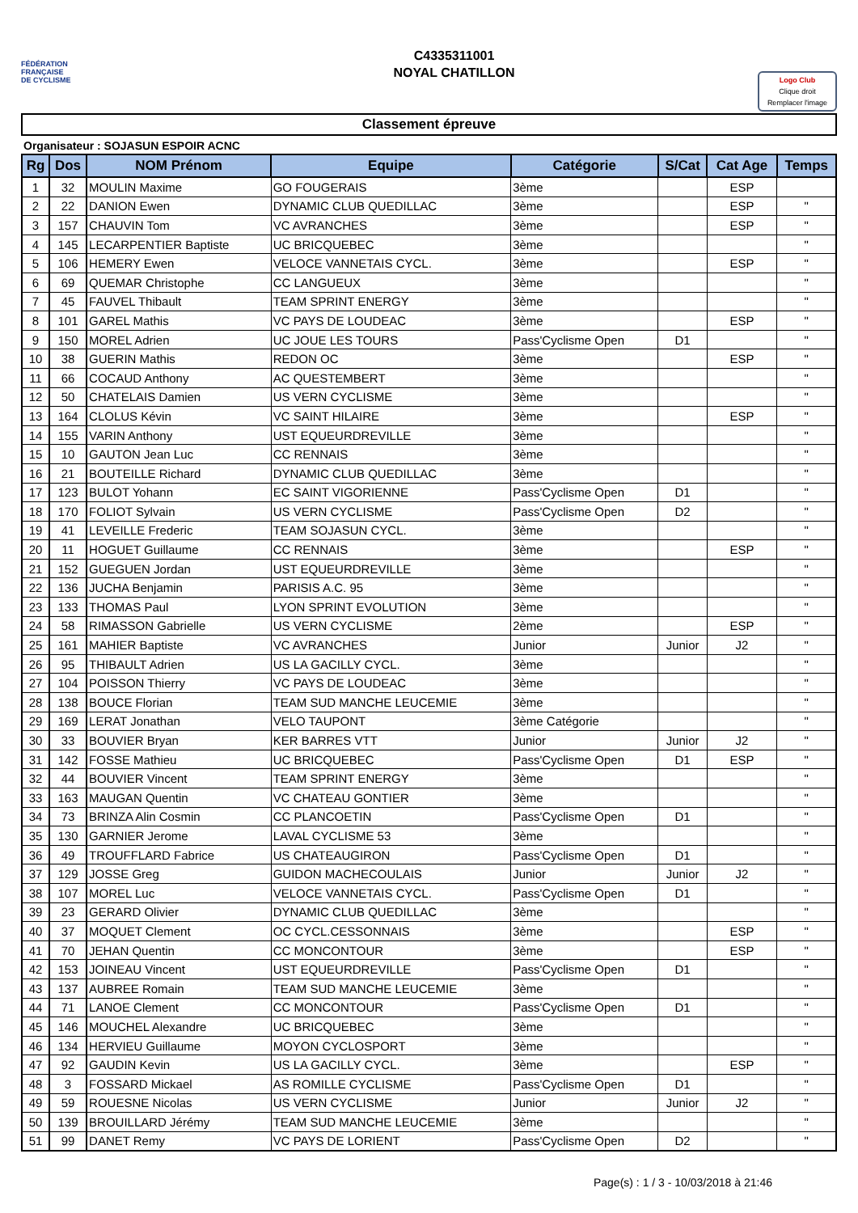FÉDÉRATION
FRANÇAISE
DE CYCLISME
C4335311001
NOYAL CHATILLON
Logo Club
Clique droit
Remplacer l'image
Classement épreuve
Organisateur : SOJASUN ESPOIR ACNC
| Rg | Dos | NOM Prénom | Equipe | Catégorie | S/Cat | Cat Age | Temps |
| --- | --- | --- | --- | --- | --- | --- | --- |
| 1 | 32 | MOULIN Maxime | GO FOUGERAIS | 3ème | | ESP | |
| 2 | 22 | DANION Ewen | DYNAMIC CLUB QUEDILLAC | 3ème | | ESP | " |
| 3 | 157 | CHAUVIN Tom | VC AVRANCHES | 3ème | | ESP | " |
| 4 | 145 | LECARPENTIER Baptiste | UC BRICQUEBEC | 3ème | | | " |
| 5 | 106 | HEMERY Ewen | VELOCE VANNETAIS CYCL. | 3ème | | ESP | " |
| 6 | 69 | QUEMAR Christophe | CC LANGUEUX | 3ème | | | " |
| 7 | 45 | FAUVEL Thibault | TEAM SPRINT ENERGY | 3ème | | | " |
| 8 | 101 | GAREL Mathis | VC PAYS DE LOUDEAC | 3ème | | ESP | " |
| 9 | 150 | MOREL Adrien | UC JOUE LES TOURS | Pass'Cyclisme Open | D1 | | " |
| 10 | 38 | GUERIN Mathis | REDON OC | 3ème | | ESP | " |
| 11 | 66 | COCAUD Anthony | AC QUESTEMBERT | 3ème | | | " |
| 12 | 50 | CHATELAIS Damien | US VERN CYCLISME | 3ème | | | " |
| 13 | 164 | CLOLUS Kévin | VC SAINT HILAIRE | 3ème | | ESP | " |
| 14 | 155 | VARIN Anthony | UST EQUEURDREVILLE | 3ème | | | " |
| 15 | 10 | GAUTON Jean Luc | CC RENNAIS | 3ème | | | " |
| 16 | 21 | BOUTEILLE Richard | DYNAMIC CLUB QUEDILLAC | 3ème | | | " |
| 17 | 123 | BULOT Yohann | EC SAINT VIGORIENNE | Pass'Cyclisme Open | D1 | | " |
| 18 | 170 | FOLIOT Sylvain | US VERN CYCLISME | Pass'Cyclisme Open | D2 | | " |
| 19 | 41 | LEVEILLE Frederic | TEAM SOJASUN CYCL. | 3ème | | | " |
| 20 | 11 | HOGUET Guillaume | CC RENNAIS | 3ème | | ESP | " |
| 21 | 152 | GUEGUEN Jordan | UST EQUEURDREVILLE | 3ème | | | " |
| 22 | 136 | JUCHA Benjamin | PARISIS A.C. 95 | 3ème | | | " |
| 23 | 133 | THOMAS Paul | LYON SPRINT EVOLUTION | 3ème | | | " |
| 24 | 58 | RIMASSON Gabrielle | US VERN CYCLISME | 2ème | | ESP | " |
| 25 | 161 | MAHIER Baptiste | VC AVRANCHES | Junior | Junior | J2 | " |
| 26 | 95 | THIBAULT Adrien | US LA GACILLY CYCL. | 3ème | | | " |
| 27 | 104 | POISSON Thierry | VC PAYS DE LOUDEAC | 3ème | | | " |
| 28 | 138 | BOUCE Florian | TEAM SUD MANCHE LEUCEMIE | 3ème | | | " |
| 29 | 169 | LERAT Jonathan | VELO TAUPONT | 3ème Catégorie | | | " |
| 30 | 33 | BOUVIER Bryan | KER BARRES VTT | Junior | Junior | J2 | " |
| 31 | 142 | FOSSE Mathieu | UC BRICQUEBEC | Pass'Cyclisme Open | D1 | ESP | " |
| 32 | 44 | BOUVIER Vincent | TEAM SPRINT ENERGY | 3ème | | | " |
| 33 | 163 | MAUGAN Quentin | VC CHATEAU GONTIER | 3ème | | | " |
| 34 | 73 | BRINZA Alin Cosmin | CC PLANCOETIN | Pass'Cyclisme Open | D1 | | " |
| 35 | 130 | GARNIER Jerome | LAVAL CYCLISME 53 | 3ème | | | " |
| 36 | 49 | TROUFFLARD Fabrice | US CHATEAUGIRON | Pass'Cyclisme Open | D1 | | " |
| 37 | 129 | JOSSE Greg | GUIDON MACHECOULAIS | Junior | Junior | J2 | " |
| 38 | 107 | MOREL Luc | VELOCE VANNETAIS CYCL. | Pass'Cyclisme Open | D1 | | " |
| 39 | 23 | GERARD Olivier | DYNAMIC CLUB QUEDILLAC | 3ème | | | " |
| 40 | 37 | MOQUET Clement | OC CYCL.CESSONNAIS | 3ème | | ESP | " |
| 41 | 70 | JEHAN Quentin | CC MONCONTOUR | 3ème | | ESP | " |
| 42 | 153 | JOINEAU Vincent | UST EQUEURDREVILLE | Pass'Cyclisme Open | D1 | | " |
| 43 | 137 | AUBREE Romain | TEAM SUD MANCHE LEUCEMIE | 3ème | | | " |
| 44 | 71 | LANOE Clement | CC MONCONTOUR | Pass'Cyclisme Open | D1 | | " |
| 45 | 146 | MOUCHEL Alexandre | UC BRICQUEBEC | 3ème | | | " |
| 46 | 134 | HERVIEU Guillaume | MOYON CYCLOSPORT | 3ème | | | " |
| 47 | 92 | GAUDIN Kevin | US LA GACILLY CYCL. | 3ème | | ESP | " |
| 48 | 3 | FOSSARD Mickael | AS ROMILLE CYCLISME | Pass'Cyclisme Open | D1 | | " |
| 49 | 59 | ROUESNE Nicolas | US VERN CYCLISME | Junior | Junior | J2 | " |
| 50 | 139 | BROUILLARD Jérémy | TEAM SUD MANCHE LEUCEMIE | 3ème | | | " |
| 51 | 99 | DANET Remy | VC PAYS DE LORIENT | Pass'Cyclisme Open | D2 | | " |
Page(s) : 1 / 3 - 10/03/2018 à 21:46